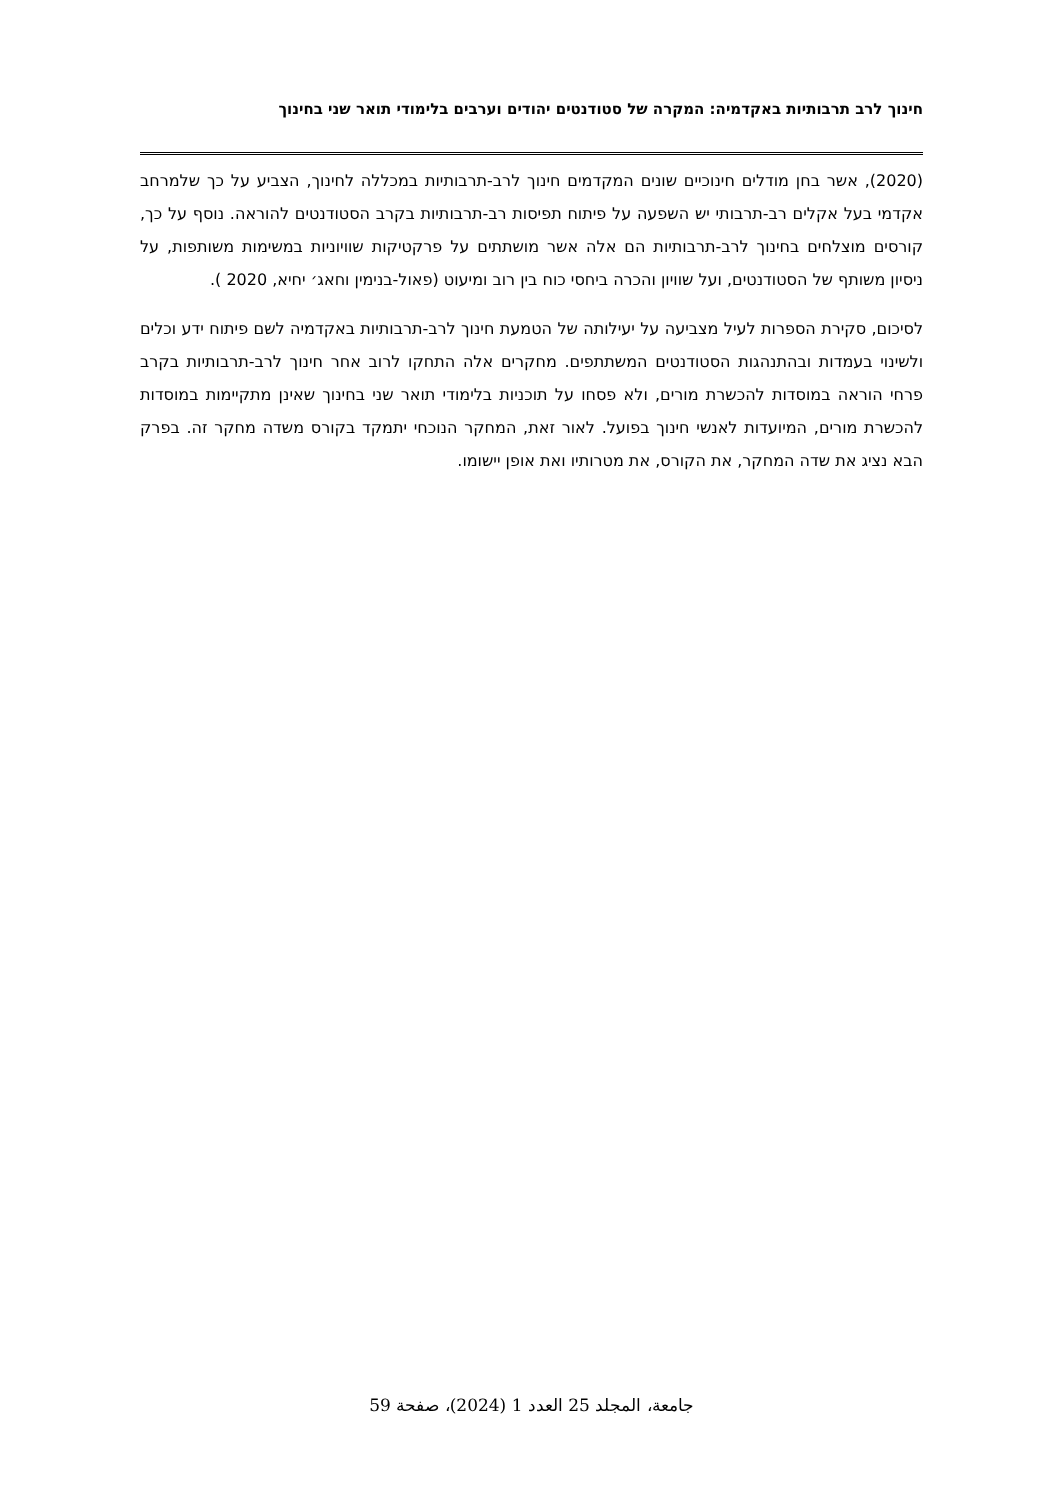חינוך לרב תרבותיות באקדמיה: המקרה של סטודנטים יהודים וערבים בלימודי תואר שני בחינוך
(2020), אשר בחן מודלים חינוכיים שונים המקדמים חינוך לרב-תרבותיות במכללה לחינוך, הצביע על כך שלמרחב אקדמי בעל אקלים רב-תרבותי יש השפעה על פיתוח תפיסות רב-תרבותיות בקרב הסטודנטים להוראה. נוסף על כך, קורסים מוצלחים בחינוך לרב-תרבותיות הם אלה אשר מושתתים על פרקטיקות שוויוניות במשימות משותפות, על ניסיון משותף של הסטודנטים, ועל שוויון והכרה ביחסי כוח בין רוב ומיעוט (פאול-בנימין וחאג׳ יחיא, 2020 ).
לסיכום, סקירת הספרות לעיל מצביעה על יעילותה של הטמעת חינוך לרב-תרבותיות באקדמיה לשם פיתוח ידע וכלים ולשינוי בעמדות ובהתנהגות הסטודנטים המשתתפים. מחקרים אלה התחקו לרוב אחר חינוך לרב-תרבותיות בקרב פרחי הוראה במוסדות להכשרת מורים, ולא פסחו על תוכניות בלימודי תואר שני בחינוך שאינן מתקיימות במוסדות להכשרת מורים, המיועדות לאנשי חינוך בפועל. לאור זאת, המחקר הנוכחי יתמקד בקורס משדה מחקר זה. בפרק הבא נציג את שדה המחקר, את הקורס, את מטרותיו ואת אופן יישומו.
جامعة، المجلد 25 العدد 1 (2024)، صفحة 59